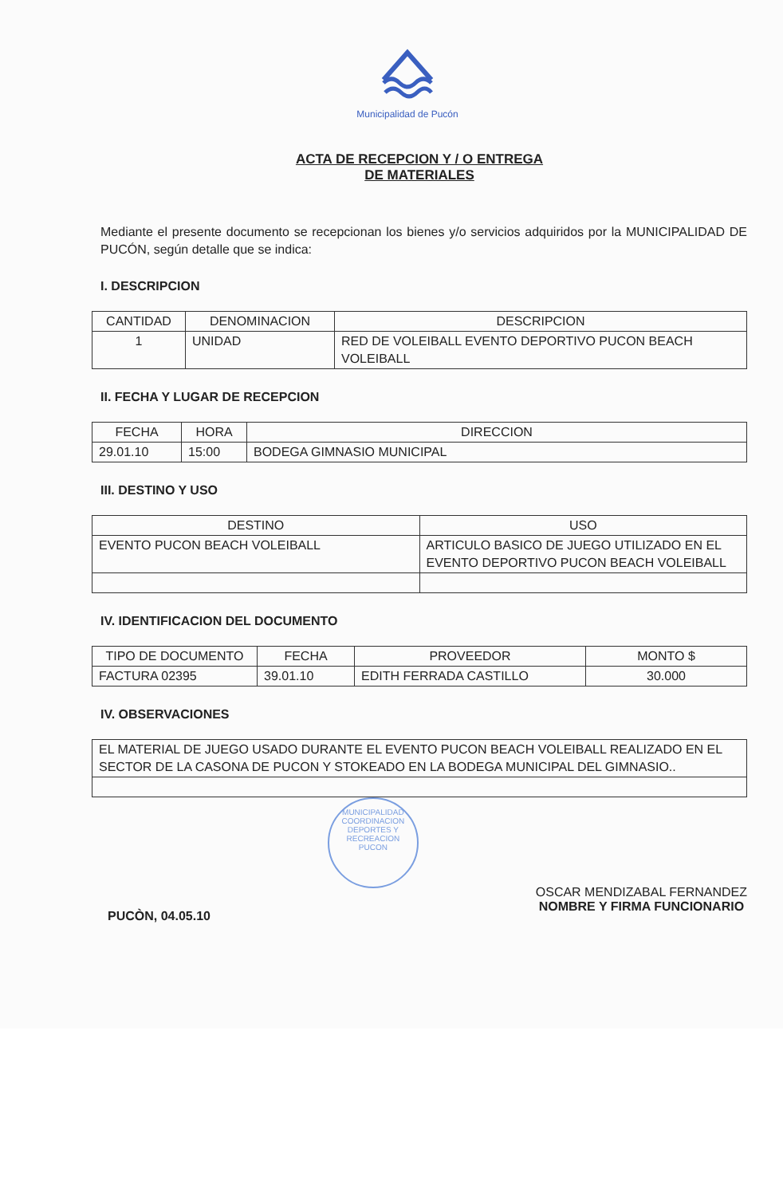Municipalidad de Pucón
ACTA DE RECEPCION Y / O ENTREGA
DE MATERIALES
Mediante el presente documento se recepcionan los bienes y/o servicios adquiridos por la MUNICIPALIDAD DE PUCÓN, según detalle que se indica:
I. DESCRIPCION
| CANTIDAD | DENOMINACION | DESCRIPCION |
| --- | --- | --- |
| 1 | UNIDAD | RED DE VOLEIBALL EVENTO DEPORTIVO PUCON BEACH VOLEIBALL |
II. FECHA Y LUGAR DE RECEPCION
| FECHA | HORA | DIRECCION |
| --- | --- | --- |
| 29.01.10 | 15:00 | BODEGA GIMNASIO MUNICIPAL |
III. DESTINO Y USO
| DESTINO | USO |
| --- | --- |
| EVENTO PUCON BEACH VOLEIBALL | ARTICULO BASICO DE JUEGO UTILIZADO EN EL EVENTO DEPORTIVO PUCON BEACH VOLEIBALL |
IV. IDENTIFICACION DEL DOCUMENTO
| TIPO DE DOCUMENTO | FECHA | PROVEEDOR | MONTO $ |
| --- | --- | --- | --- |
| FACTURA 02395 | 39.01.10 | EDITH FERRADA CASTILLO | 30.000 |
IV. OBSERVACIONES
| EL MATERIAL DE JUEGO USADO DURANTE EL EVENTO PUCON BEACH VOLEIBALL REALIZADO EN EL SECTOR DE LA CASONA DE PUCON Y STOKEADO EN LA BODEGA MUNICIPAL DEL GIMNASIO.. |
PUCÒN, 04.05.10
MUNICIPALIDAD
COORDINACION
DEPORTES Y
RECREACION
PUCON
OSCAR MENDIZABAL FERNANDEZ
NOMBRE Y FIRMA FUNCIONARIO